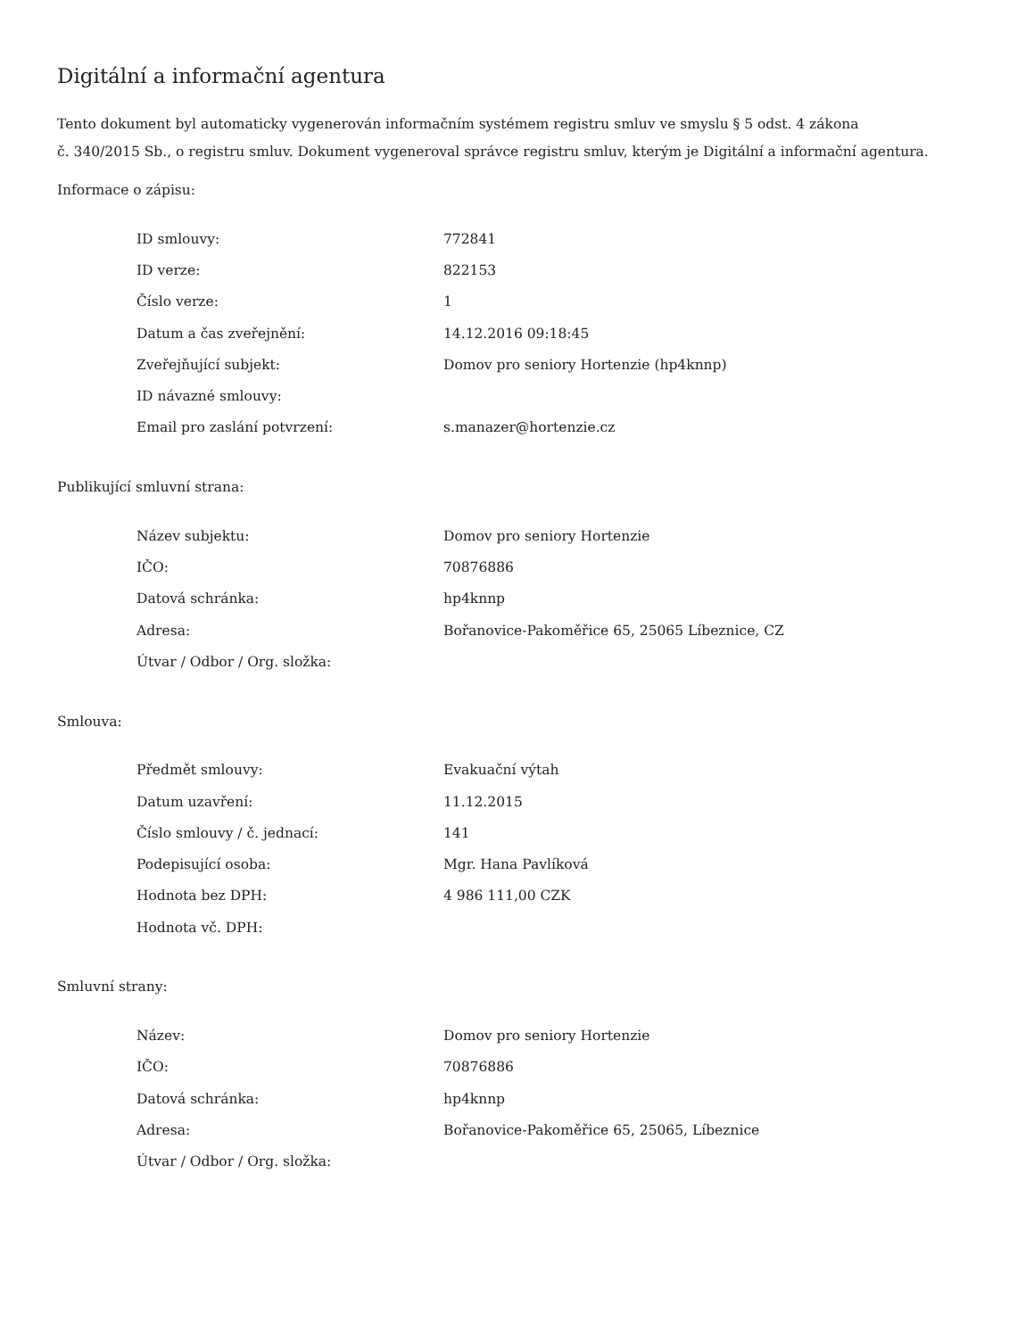Digitální a informační agentura
Tento dokument byl automaticky vygenerován informačním systémem registru smluv ve smyslu § 5 odst. 4 zákona
č. 340/2015 Sb., o registru smluv. Dokument vygeneroval správce registru smluv, kterým je Digitální a informační agentura.
Informace o zápisu:
| ID smlouvy: | 772841 |
| ID verze: | 822153 |
| Číslo verze: | 1 |
| Datum a čas zveřejnění: | 14.12.2016 09:18:45 |
| Zveřejňující subjekt: | Domov pro seniory Hortenzie (hp4knnp) |
| ID návazné smlouvy: | |
| Email pro zaslání potvrzení: | s.manazer@hortenzie.cz |
Publikující smluvní strana:
| Název subjektu: | Domov pro seniory Hortenzie |
| IČO: | 70876886 |
| Datová schránka: | hp4knnp |
| Adresa: | Bořanovice-Pakoměřice 65, 25065 Líbeznice, CZ |
| Útvar / Odbor / Org. složka: | |
Smlouva:
| Předmět smlouvy: | Evakuační výtah |
| Datum uzavření: | 11.12.2015 |
| Číslo smlouvy / č. jednací: | 141 |
| Podepisující osoba: | Mgr. Hana Pavlíková |
| Hodnota bez DPH: | 4 986 111,00 CZK |
| Hodnota vč. DPH: | |
Smluvní strany:
| Název: | Domov pro seniory Hortenzie |
| IČO: | 70876886 |
| Datová schránka: | hp4knnp |
| Adresa: | Bořanovice-Pakoměřice 65, 25065, Líbeznice |
| Útvar / Odbor / Org. složka: | |